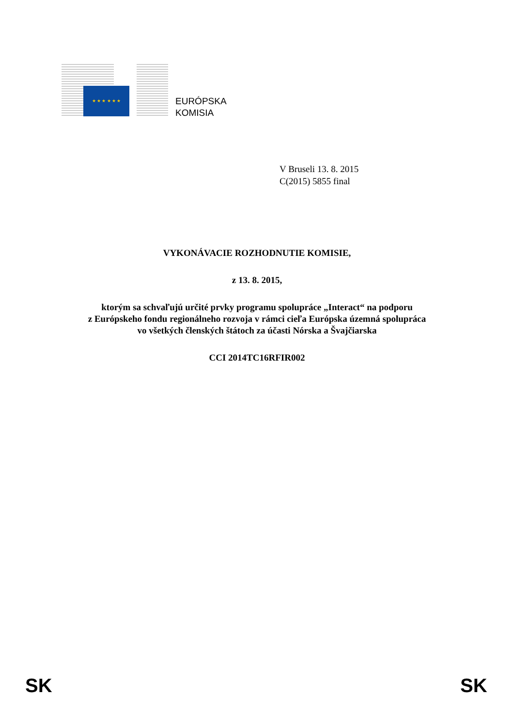★ ★ ★ ★ ★ ★
EURÓPSKA
KOMISIA
V Bruseli 13. 8. 2015
C(2015) 5855 final
VYKONÁVACIE ROZHODNUTIE KOMISIE,
z 13. 8. 2015,
ktorým sa schvaľujú určité prvky programu spolupráce „Interact“ na podporu
z Európskeho fondu regionálneho rozvoja v rámci cieľa Európska územná spolupráca
vo všetkých členských štátoch za účasti Nórska a Švajčiarska
CCI 2014TC16RFIR002
SK SK